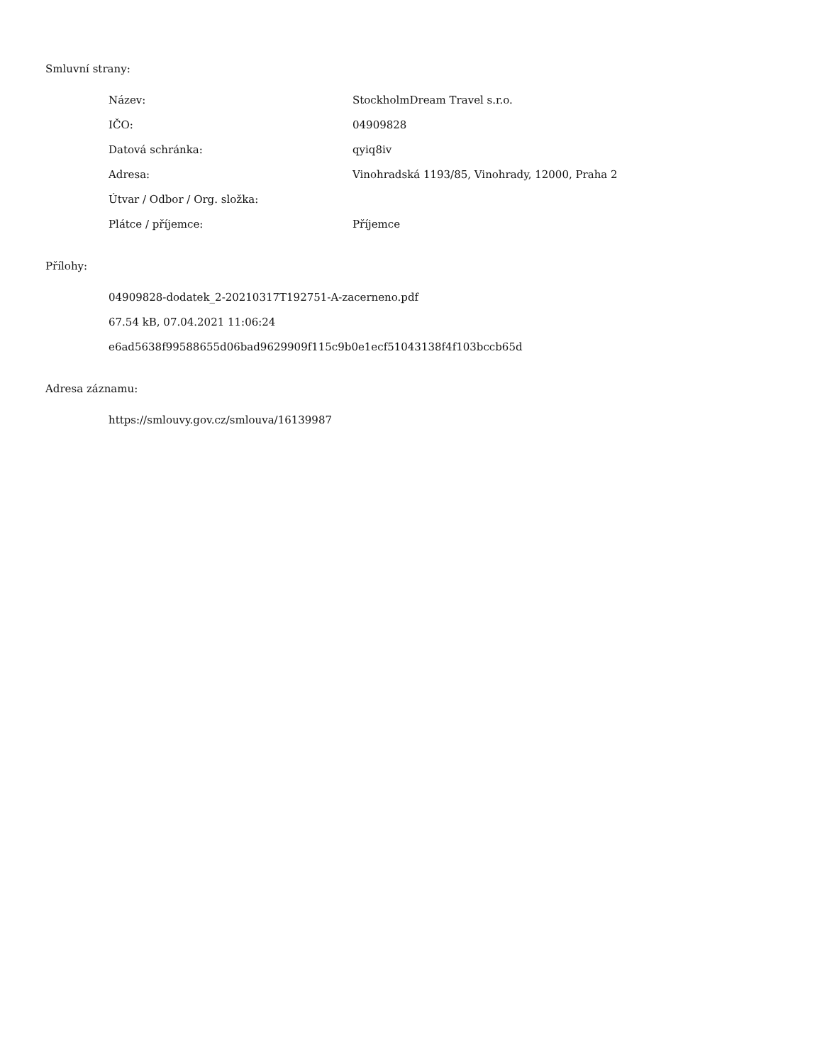Smluvní strany:
| Název: | StockholmDream Travel s.r.o. |
| IČO: | 04909828 |
| Datová schránka: | qyiq8iv |
| Adresa: | Vinohradská 1193/85, Vinohrady, 12000, Praha 2 |
| Útvar / Odbor / Org. složka: | |
| Plátce / příjemce: | Příjemce |
Přílohy:
04909828-dodatek_2-20210317T192751-A-zacerneno.pdf
67.54 kB, 07.04.2021 11:06:24
e6ad5638f99588655d06bad9629909f115c9b0e1ecf51043138f4f103bccb65d
Adresa záznamu:
https://smlouvy.gov.cz/smlouva/16139987